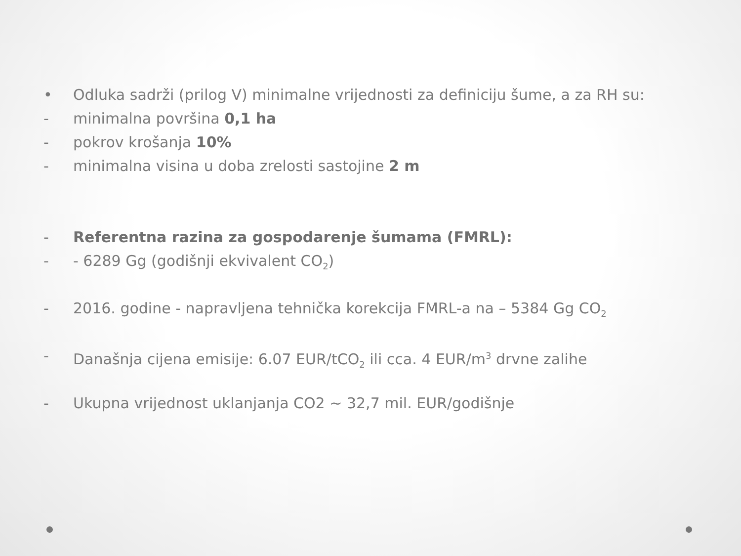• Odluka sadrži (prilog V) minimalne vrijednosti za definiciju šume, a za RH su:
- minimalna površina 0,1 ha
- pokrov krošanja 10%
- minimalna visina u doba zrelosti sastojine 2 m
- Referentna razina za gospodarenje šumama (FMRL):
- - 6289 Gg (godišnji ekvivalent CO<sub>2</sub>)
- 2016. godine - napravljena tehnička korekcija FMRL-a na – 5384 Gg CO<sub>2</sub>
- Današnja cijena emisije: 6.07 EUR/tCO<sub>2</sub> ili cca. 4 EUR/m<sup>3</sup> drvne zalihe
- Ukupna vrijednost uklanjanja CO2 ~ 32,7 mil. EUR/godišnje